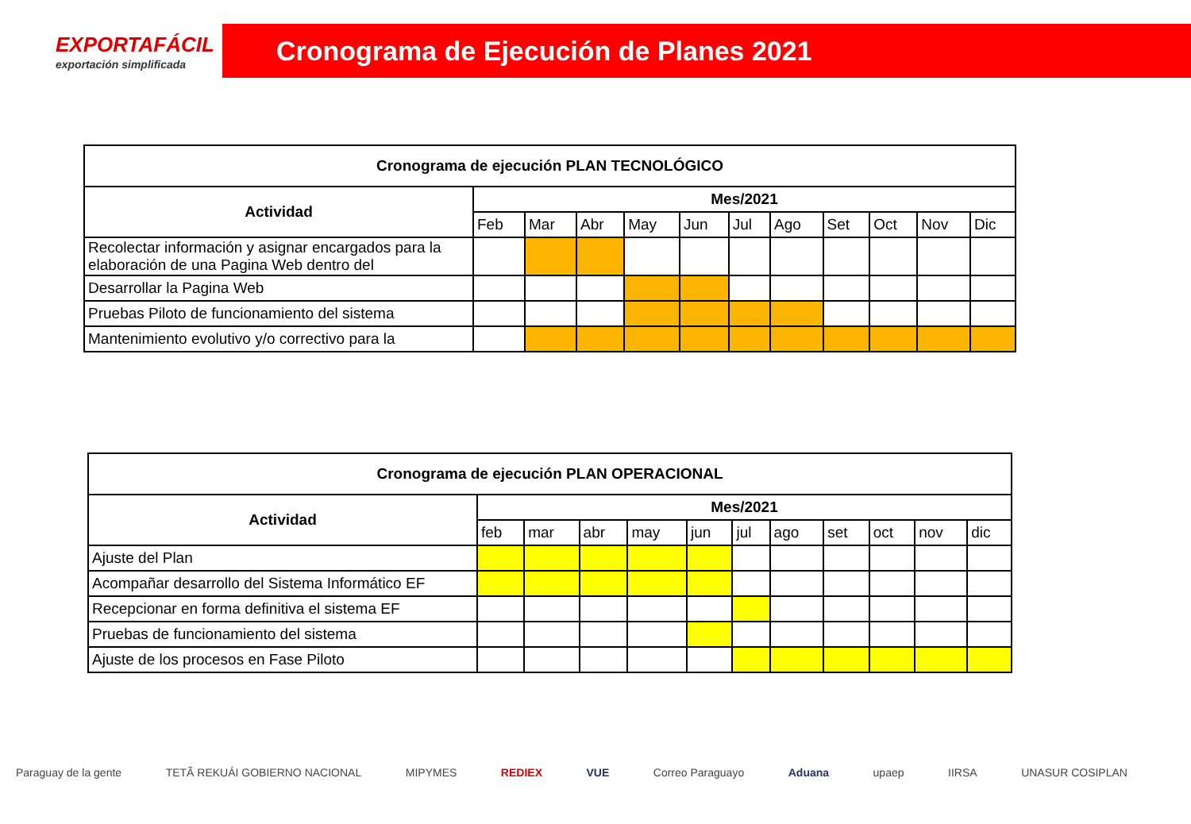EXPORTAFÁCIL
exportación simplificada
Cronograma de Ejecución de Planes 2021
| Cronograma de ejecución PLAN TECNOLÓGICO | | | | | | | | | | | |
| --- | --- | --- | --- | --- | --- | --- | --- | --- | --- | --- | --- |
| Actividad | Mes/2021 | | | | | | | | | | |
| | Feb | Mar | Abr | May | Jun | Jul | Ago | Set | Oct | Nov | Dic |
| Recolectar información y asignar encargados para la elaboración de una Pagina Web dentro del | | | | | | | | | | | |
| Desarrollar la Pagina Web | | | | | | | | | | | |
| Pruebas Piloto de funcionamiento del sistema | | | | | | | | | | | |
| Mantenimiento evolutivo y/o correctivo para la | | | | | | | | | | | |
| Cronograma de ejecución PLAN OPERACIONAL | | | | | | | | | | | |
| --- | --- | --- | --- | --- | --- | --- | --- | --- | --- | --- | --- |
| Actividad | Mes/2021 | | | | | | | | | | |
| | feb | mar | abr | may | jun | jul | ago | set | oct | nov | dic |
| Ajuste del Plan | | | | | | | | | | | |
| Acompañar desarrollo del Sistema Informático EF | | | | | | | | | | | |
| Recepcionar en forma definitiva el sistema EF | | | | | | | | | | | |
| Pruebas de funcionamiento del sistema | | | | | | | | | | | |
| Ajuste de los procesos en Fase Piloto | | | | | | | | | | | |
Paraguay de la gente TETÃ REKUÁI GOBIERNO NACIONAL MIPYMES REDIEX VUE Correo Paraguayo Aduana upaep IIRSA UNASUR COSIPLAN